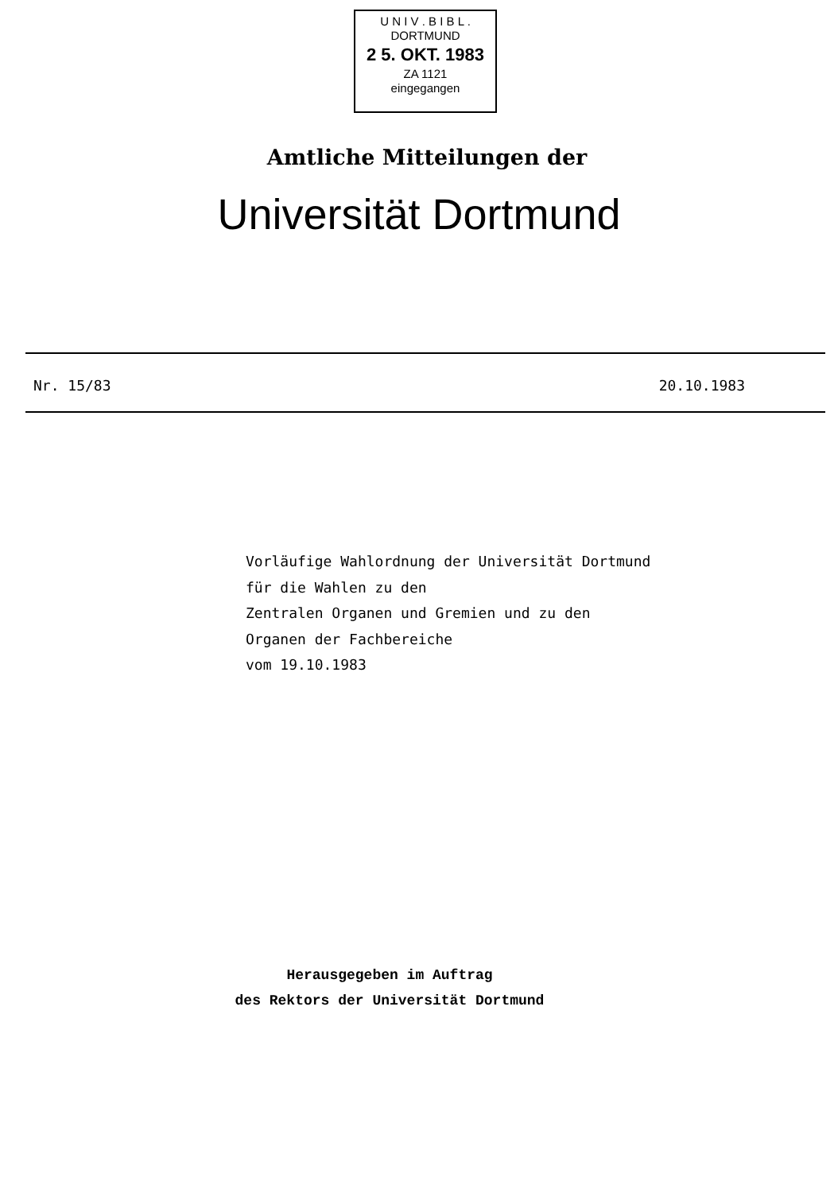U N I V . B I B L .
DORTMUND
2 5. OKT. 1983
ZA 1121
eingegangen
Amtliche Mitteilungen der
Universität Dortmund
Nr. 15/83 20.10.1983
Vorläufige Wahlordnung der Universität Dortmund
für die Wahlen zu den
Zentralen Organen und Gremien und zu den
Organen der Fachbereiche
vom 19.10.1983
Herausgegeben im Auftrag
des Rektors der Universität Dortmund